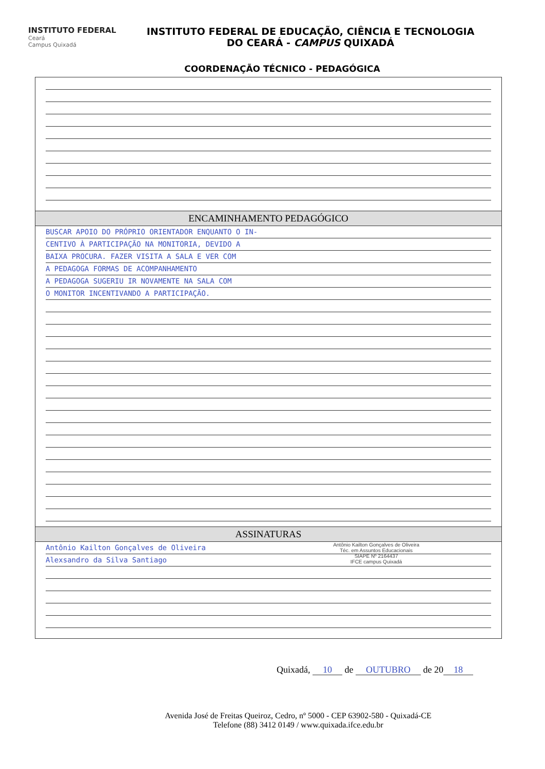INSTITUTO FEDERAL
Ceará
Campus Quixadá
INSTITUTO FEDERAL DE EDUCAÇÃO, CIÊNCIA E TECNOLOGIA
DO CEARÁ - CAMPUS QUIXADÁ
COORDENAÇÃO TÉCNICO - PEDAGÓGICA
ENCAMINHAMENTO PEDAGÓGICO
BUSCAR APOIO DO PRÓPRIO ORIENTADOR ENQUANTO O IN-
CENTIVO À PARTICIPAÇÃO NA MONITORIA, DEVIDO A
BAIXA PROCURA. FAZER VISITA A SALA E VER COM
A PEDAGOGA FORMAS DE ACOMPANHAMENTO
A PEDAGOGA SUGERIU IR NOVAMENTE NA SALA COM
O MONITOR INCENTIVANDO A PARTICIPAÇÃO.
ASSINATURAS
Antônio Kailton Gonçalves de Oliveira
Téc. em Assuntos Educacionais
SIAPE Nº 2164437
IFCE campus Quixadá
Antônio Kailton Gonçalves de Oliveira
Alexsandro da Silva Santiago
Quixadá, 10 de OUTUBRO de 20 18
Avenida José de Freitas Queiroz, Cedro, nº 5000 - CEP 63902-580 - Quixadá-CE
Telefone (88) 3412 0149 / www.quixada.ifce.edu.br